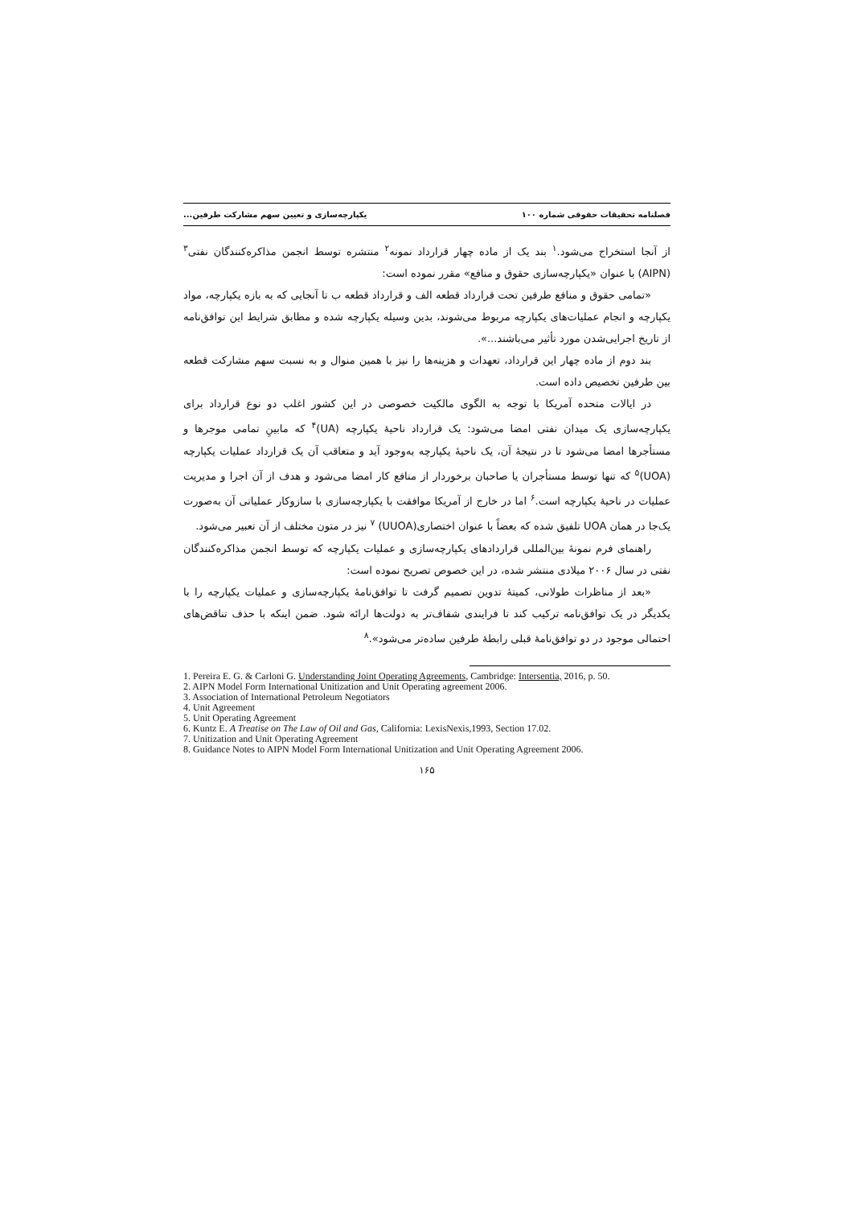فصلنامه تحقیقات حقوقی شماره ۱۰۰ یکپارچه‌سازی و تعیین سهم مشارکت طرفین...
از آنجا استخراج می‌شود.<sup>۱</sup> بند یک از ماده چهار قرارداد نمونه<sup>۲</sup> منتشره توسط انجمن مذاکره‌کنندگان نفتی<sup>۳</sup> (AIPN) با عنوان «یکپارچه‌سازی حقوق و منافع» مقرر نموده است:
«تمامی حقوق و منافع طرفین تحت قرارداد قطعه الف و قرارداد قطعه ب تا آنجایی که به بازه یکپارچه، مواد یکپارچه و انجام عملیات‌های یکپارچه مربوط می‌شوند، بدین وسیله یکپارچه شده و مطابق شرایط این توافق‌نامه از تاریخ اجرایی‌شدن مورد تأثیر می‌باشند...».
بند دوم از ماده چهار این قرارداد، تعهدات و هزینه‌ها را نیز با همین منوال و به نسبت سهم مشارکت قطعه بین طرفین تخصیص داده است.
در ایالات متحده آمریکا با توجه به الگوی مالکیت خصوصی در این کشور اغلب دو نوع قرارداد برای یکپارچه‌سازی یک میدان نفتی امضا می‌شود: یک قرارداد ناحیهٔ یکپارچه (UA)<sup>۴</sup> که مابینِ تمامی موجرها و مستأجرها امضا می‌شود تا در نتیجهٔ آن، یک ناحیهٔ یکپارچه به‌وجود آید و متعاقب آن یک قرارداد عملیات یکپارچه (UOA)<sup>۵</sup> که تنها توسط مستأجران یا صاحبان برخوردار از منافع کار امضا می‌شود و هدف از آن اجرا و مدیریت عملیات در ناحیهٔ یکپارچه است.<sup>۶</sup> اما در خارج از آمریکا موافقت با یکپارچه‌سازی با سازوکار عملیاتی آن به‌صورت یک‌جا در همان UOA تلفیق شده که بعضاً با عنوان اختصاری(UUOA) <sup>۷</sup> نیز در متون مختلف از آن تعبیر می‌شود.
راهنمای فرم نمونهٔ بین‌المللی قراردادهای یکپارچه‌سازی و عملیات یکپارچه که توسط انجمن مذاکره‌کنندگان نفتی در سال ۲۰۰۶ میلادی منتشر شده، در این خصوص تصریح نموده است:
«بعد از مناظرات طولانی، کمیتهٔ تدوین تصمیم گرفت تا توافق‌نامهٔ یکپارچه‌سازی و عملیات یکپارچه را با یکدیگر در یک توافق‌نامه ترکیب کند تا فرایندی شفاف‌تر به دولت‌ها ارائه شود. ضمن اینکه با حذف تناقض‌های احتمالی موجود در دو توافق‌نامهٔ قبلی رابطهٔ طرفین ساده‌تر می‌شود».<sup>۸</sup>
1. Pereira E. G. & Carloni G. Understanding Joint Operating Agreements, Cambridge: Intersentia, 2016, p. 50.
2. AIPN Model Form International Unitization and Unit Operating agreement 2006.
3. Association of International Petroleum Negotiators
4. Unit Agreement
5. Unit Operating Agreement
6. Kuntz E. A Treatise on The Law of Oil and Gas, California: LexisNexis,1993, Section 17.02.
7. Unitization and Unit Operating Agreement
8. Guidance Notes to AIPN Model Form International Unitization and Unit Operating Agreement 2006.
۱۶۵